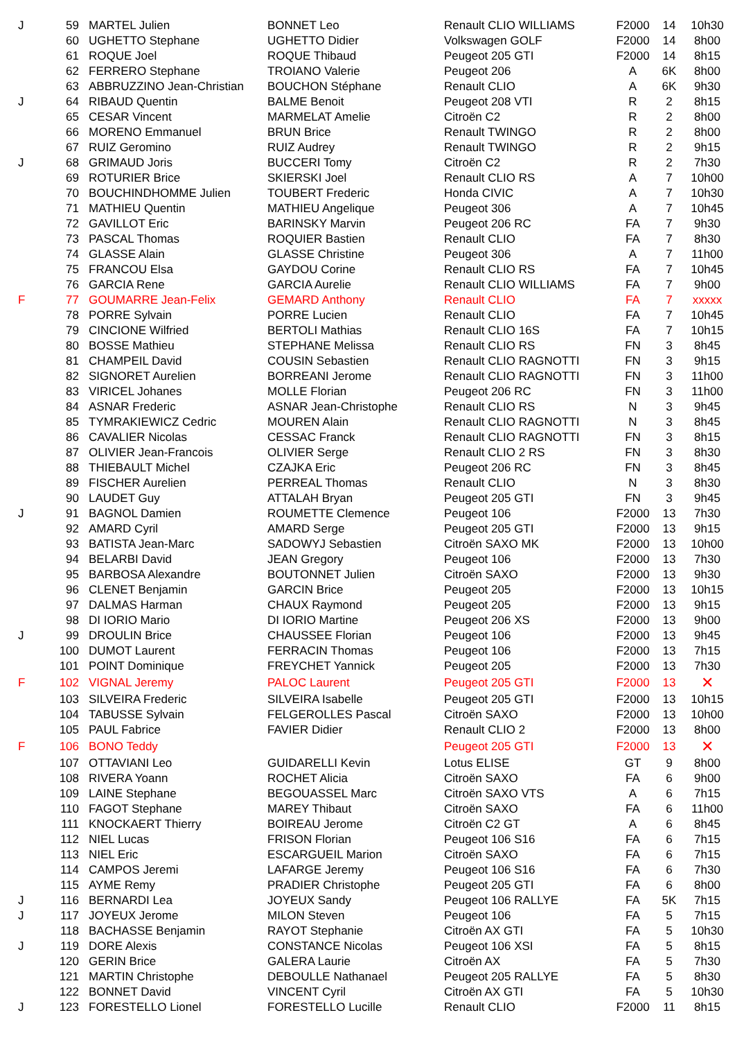| J | 59 | MARTEL Julien | BONNET Leo | Renault CLIO WILLIAMS | F2000 | 14 | 10h30 |
| | 60 | UGHETTO Stephane | UGHETTO Didier | Volkswagen GOLF | F2000 | 14 | 8h00 |
| | 61 | ROQUE Joel | ROQUE Thibaud | Peugeot 205 GTI | F2000 | 14 | 8h15 |
| | 62 | FERRERO Stephane | TROIANO Valerie | Peugeot 206 | A | 6K | 8h00 |
| | 63 | ABBRUZZINO Jean-Christian | BOUCHON Stéphane | Renault CLIO | A | 6K | 9h30 |
| J | 64 | RIBAUD Quentin | BALME Benoit | Peugeot 208 VTI | R | 2 | 8h15 |
| | 65 | CESAR Vincent | MARMELAT Amelie | Citroën C2 | R | 2 | 8h00 |
| | 66 | MORENO Emmanuel | BRUN Brice | Renault TWINGO | R | 2 | 8h00 |
| | 67 | RUIZ Geromino | RUIZ Audrey | Renault TWINGO | R | 2 | 9h15 |
| J | 68 | GRIMAUD Joris | BUCCERI Tomy | Citroën C2 | R | 2 | 7h30 |
| | 69 | ROTURIER Brice | SKIERSKI Joel | Renault CLIO RS | A | 7 | 10h00 |
| | 70 | BOUCHINDHOMME Julien | TOUBERT Frederic | Honda CIVIC | A | 7 | 10h30 |
| | 71 | MATHIEU Quentin | MATHIEU Angelique | Peugeot 306 | A | 7 | 10h45 |
| | 72 | GAVILLOT Eric | BARINSKY Marvin | Peugeot 206 RC | FA | 7 | 9h30 |
| | 73 | PASCAL Thomas | ROQUIER Bastien | Renault CLIO | FA | 7 | 8h30 |
| | 74 | GLASSE Alain | GLASSE Christine | Peugeot 306 | A | 7 | 11h00 |
| | 75 | FRANCOU Elsa | GAYDOU Corine | Renault CLIO RS | FA | 7 | 10h45 |
| | 76 | GARCIA Rene | GARCIA Aurelie | Renault CLIO WILLIAMS | FA | 7 | 9h00 |
| F | 77 | GOUMARRE Jean-Felix | GEMARD Anthony | Renault CLIO | FA | 7 | xxxxx |
| | 78 | PORRE Sylvain | PORRE Lucien | Renault CLIO | FA | 7 | 10h45 |
| | 79 | CINCIONE Wilfried | BERTOLI Mathias | Renault CLIO 16S | FA | 7 | 10h15 |
| | 80 | BOSSE Mathieu | STEPHANE Melissa | Renault CLIO RS | FN | 3 | 8h45 |
| | 81 | CHAMPEIL David | COUSIN Sebastien | Renault CLIO RAGNOTTI | FN | 3 | 9h15 |
| | 82 | SIGNORET Aurelien | BORREANI Jerome | Renault CLIO RAGNOTTI | FN | 3 | 11h00 |
| | 83 | VIRICEL Johanes | MOLLE Florian | Peugeot 206 RC | FN | 3 | 11h00 |
| | 84 | ASNAR Frederic | ASNAR Jean-Christophe | Renault CLIO RS | N | 3 | 9h45 |
| | 85 | TYMRAKIEWICZ Cedric | MOUREN Alain | Renault CLIO RAGNOTTI | N | 3 | 8h45 |
| | 86 | CAVALIER Nicolas | CESSAC Franck | Renault CLIO RAGNOTTI | FN | 3 | 8h15 |
| | 87 | OLIVIER Jean-Francois | OLIVIER Serge | Renault CLIO 2 RS | FN | 3 | 8h30 |
| | 88 | THIEBAULT Michel | CZAJKA Eric | Peugeot 206 RC | FN | 3 | 8h45 |
| | 89 | FISCHER Aurelien | PERREAL Thomas | Renault CLIO | N | 3 | 8h30 |
| | 90 | LAUDET Guy | ATTALAH Bryan | Peugeot 205 GTI | FN | 3 | 9h45 |
| J | 91 | BAGNOL Damien | ROUMETTE Clemence | Peugeot 106 | F2000 | 13 | 7h30 |
| | 92 | AMARD Cyril | AMARD Serge | Peugeot 205 GTI | F2000 | 13 | 9h15 |
| | 93 | BATISTA Jean-Marc | SADOWYJ Sebastien | Citroën SAXO MK | F2000 | 13 | 10h00 |
| | 94 | BELARBI David | JEAN Gregory | Peugeot 106 | F2000 | 13 | 7h30 |
| | 95 | BARBOSA Alexandre | BOUTONNET Julien | Citroën SAXO | F2000 | 13 | 9h30 |
| | 96 | CLENET Benjamin | GARCIN Brice | Peugeot 205 | F2000 | 13 | 10h15 |
| | 97 | DALMAS Harman | CHAUX Raymond | Peugeot 205 | F2000 | 13 | 9h15 |
| | 98 | DI IORIO Mario | DI IORIO Martine | Peugeot 206 XS | F2000 | 13 | 9h00 |
| J | 99 | DROULIN Brice | CHAUSSEE Florian | Peugeot 106 | F2000 | 13 | 9h45 |
| | 100 | DUMOT Laurent | FERRACIN Thomas | Peugeot 106 | F2000 | 13 | 7h15 |
| | 101 | POINT Dominique | FREYCHET Yannick | Peugeot 205 | F2000 | 13 | 7h30 |
| F | 102 | VIGNAL Jeremy | PALOC Laurent | Peugeot 205 GTI | F2000 | 13 | ✕ |
| | 103 | SILVEIRA Frederic | SILVEIRA Isabelle | Peugeot 205 GTI | F2000 | 13 | 10h15 |
| | 104 | TABUSSE Sylvain | FELGEROLLES Pascal | Citroën SAXO | F2000 | 13 | 10h00 |
| | 105 | PAUL Fabrice | FAVIER Didier | Renault CLIO 2 | F2000 | 13 | 8h00 |
| F | 106 | BONO Teddy | | Peugeot 205 GTI | F2000 | 13 | ✕ |
| | 107 | OTTAVIANI Leo | GUIDARELLI Kevin | Lotus ELISE | GT | 9 | 8h00 |
| | 108 | RIVERA Yoann | ROCHET Alicia | Citroën SAXO | FA | 6 | 9h00 |
| | 109 | LAINE Stephane | BEGOUASSEL Marc | Citroën SAXO VTS | A | 6 | 7h15 |
| | 110 | FAGOT Stephane | MAREY Thibaut | Citroën SAXO | FA | 6 | 11h00 |
| | 111 | KNOCKAERT Thierry | BOIREAU Jerome | Citroën C2 GT | A | 6 | 8h45 |
| | 112 | NIEL Lucas | FRISON Florian | Peugeot 106 S16 | FA | 6 | 7h15 |
| | 113 | NIEL Eric | ESCARGUEIL Marion | Citroën SAXO | FA | 6 | 7h15 |
| | 114 | CAMPOS Jeremi | LAFARGE Jeremy | Peugeot 106 S16 | FA | 6 | 7h30 |
| | 115 | AYME Remy | PRADIER Christophe | Peugeot 205 GTI | FA | 6 | 8h00 |
| J | 116 | BERNARDI Lea | JOYEUX Sandy | Peugeot 106 RALLYE | FA | 5K | 7h15 |
| J | 117 | JOYEUX Jerome | MILON Steven | Peugeot 106 | FA | 5 | 7h15 |
| | 118 | BACHASSE Benjamin | RAYOT Stephanie | Citroën AX GTI | FA | 5 | 10h30 |
| J | 119 | DORE Alexis | CONSTANCE Nicolas | Peugeot 106 XSI | FA | 5 | 8h15 |
| | 120 | GERIN Brice | GALERA Laurie | Citroën AX | FA | 5 | 7h30 |
| | 121 | MARTIN Christophe | DEBOULLE Nathanael | Peugeot 205 RALLYE | FA | 5 | 8h30 |
| | 122 | BONNET David | VINCENT Cyril | Citroën AX GTI | FA | 5 | 10h30 |
| J | 123 | FORESTELLO Lionel | FORESTELLO Lucille | Renault CLIO | F2000 | 11 | 8h15 |